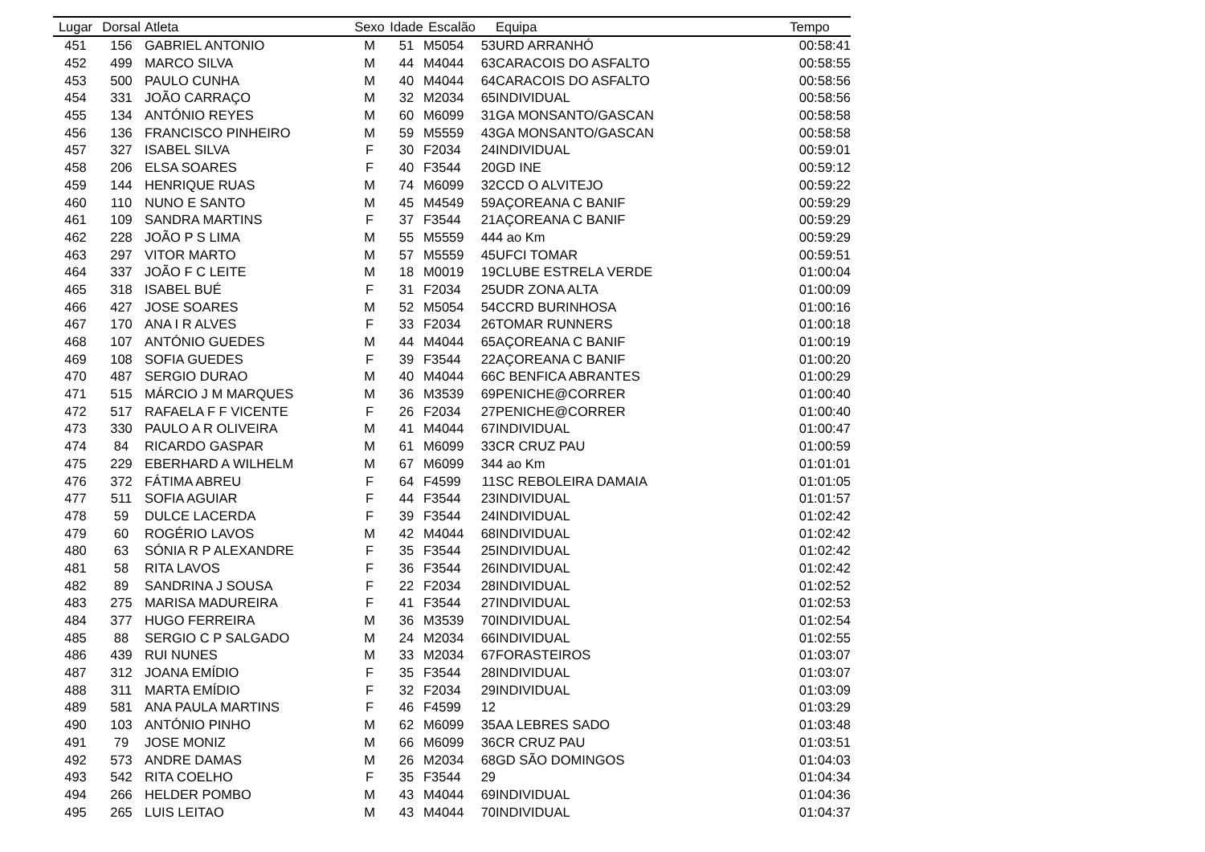| Lugar | Dorsal | Atleta | Sexo | Idade | Escalão | | Equipa | Tempo |
| --- | --- | --- | --- | --- | --- | --- | --- | --- |
| 451 | 156 | GABRIEL ANTONIO | M | 51 | M5054 | 53 | URD ARRANHÓ | 00:58:41 |
| 452 | 499 | MARCO SILVA | M | 44 | M4044 | 63 | CARACOIS DO ASFALTO | 00:58:55 |
| 453 | 500 | PAULO CUNHA | M | 40 | M4044 | 64 | CARACOIS DO ASFALTO | 00:58:56 |
| 454 | 331 | JOÃO CARRAÇO | M | 32 | M2034 | 65 | INDIVIDUAL | 00:58:56 |
| 455 | 134 | ANTÓNIO REYES | M | 60 | M6099 | 31 | GA MONSANTO/GASCAN | 00:58:58 |
| 456 | 136 | FRANCISCO PINHEIRO | M | 59 | M5559 | 43 | GA MONSANTO/GASCAN | 00:58:58 |
| 457 | 327 | ISABEL SILVA | F | 30 | F2034 | 24 | INDIVIDUAL | 00:59:01 |
| 458 | 206 | ELSA SOARES | F | 40 | F3544 | 20 | GD INE | 00:59:12 |
| 459 | 144 | HENRIQUE RUAS | M | 74 | M6099 | 32 | CCD O ALVITEJO | 00:59:22 |
| 460 | 110 | NUNO E SANTO | M | 45 | M4549 | 59 | AÇOREANA C BANIF | 00:59:29 |
| 461 | 109 | SANDRA MARTINS | F | 37 | F3544 | 21 | AÇOREANA C BANIF | 00:59:29 |
| 462 | 228 | JOÃO P S LIMA | M | 55 | M5559 | 44 | 4 ao Km | 00:59:29 |
| 463 | 297 | VITOR MARTO | M | 57 | M5559 | 45 | UFCI TOMAR | 00:59:51 |
| 464 | 337 | JOÃO F C LEITE | M | 18 | M0019 | 19 | CLUBE ESTRELA VERDE | 01:00:04 |
| 465 | 318 | ISABEL BUÉ | F | 31 | F2034 | 25 | UDR ZONA ALTA | 01:00:09 |
| 466 | 427 | JOSE SOARES | M | 52 | M5054 | 54 | CCRD BURINHOSA | 01:00:16 |
| 467 | 170 | ANA I R ALVES | F | 33 | F2034 | 26 | TOMAR RUNNERS | 01:00:18 |
| 468 | 107 | ANTÓNIO GUEDES | M | 44 | M4044 | 65 | AÇOREANA C BANIF | 01:00:19 |
| 469 | 108 | SOFIA GUEDES | F | 39 | F3544 | 22 | AÇOREANA C BANIF | 01:00:20 |
| 470 | 487 | SERGIO DURAO | M | 40 | M4044 | 66 | C BENFICA ABRANTES | 01:00:29 |
| 471 | 515 | MÁRCIO J M MARQUES | M | 36 | M3539 | 69 | PENICHE@CORRER | 01:00:40 |
| 472 | 517 | RAFAELA F F VICENTE | F | 26 | F2034 | 27 | PENICHE@CORRER | 01:00:40 |
| 473 | 330 | PAULO A R OLIVEIRA | M | 41 | M4044 | 67 | INDIVIDUAL | 01:00:47 |
| 474 | 84 | RICARDO GASPAR | M | 61 | M6099 | 33 | CR CRUZ PAU | 01:00:59 |
| 475 | 229 | EBERHARD A WILHELM | M | 67 | M6099 | 34 | 4 ao Km | 01:01:01 |
| 476 | 372 | FÁTIMA ABREU | F | 64 | F4599 | 11 | SC REBOLEIRA DAMAIA | 01:01:05 |
| 477 | 511 | SOFIA AGUIAR | F | 44 | F3544 | 23 | INDIVIDUAL | 01:01:57 |
| 478 | 59 | DULCE LACERDA | F | 39 | F3544 | 24 | INDIVIDUAL | 01:02:42 |
| 479 | 60 | ROGÉRIO LAVOS | M | 42 | M4044 | 68 | INDIVIDUAL | 01:02:42 |
| 480 | 63 | SÓNIA R P ALEXANDRE | F | 35 | F3544 | 25 | INDIVIDUAL | 01:02:42 |
| 481 | 58 | RITA LAVOS | F | 36 | F3544 | 26 | INDIVIDUAL | 01:02:42 |
| 482 | 89 | SANDRINA J SOUSA | F | 22 | F2034 | 28 | INDIVIDUAL | 01:02:52 |
| 483 | 275 | MARISA MADUREIRA | F | 41 | F3544 | 27 | INDIVIDUAL | 01:02:53 |
| 484 | 377 | HUGO FERREIRA | M | 36 | M3539 | 70 | INDIVIDUAL | 01:02:54 |
| 485 | 88 | SERGIO C P SALGADO | M | 24 | M2034 | 66 | INDIVIDUAL | 01:02:55 |
| 486 | 439 | RUI NUNES | M | 33 | M2034 | 67 | FORASTEIROS | 01:03:07 |
| 487 | 312 | JOANA EMÍDIO | F | 35 | F3544 | 28 | INDIVIDUAL | 01:03:07 |
| 488 | 311 | MARTA EMÍDIO | F | 32 | F2034 | 29 | INDIVIDUAL | 01:03:09 |
| 489 | 581 | ANA PAULA MARTINS | F | 46 | F4599 | 12 | | 01:03:29 |
| 490 | 103 | ANTÓNIO PINHO | M | 62 | M6099 | 35 | AA LEBRES SADO | 01:03:48 |
| 491 | 79 | JOSE MONIZ | M | 66 | M6099 | 36 | CR CRUZ PAU | 01:03:51 |
| 492 | 573 | ANDRE DAMAS | M | 26 | M2034 | 68 | GD SÃO DOMINGOS | 01:04:03 |
| 493 | 542 | RITA COELHO | F | 35 | F3544 | 29 | | 01:04:34 |
| 494 | 266 | HELDER POMBO | M | 43 | M4044 | 69 | INDIVIDUAL | 01:04:36 |
| 495 | 265 | LUIS LEITAO | M | 43 | M4044 | 70 | INDIVIDUAL | 01:04:37 |